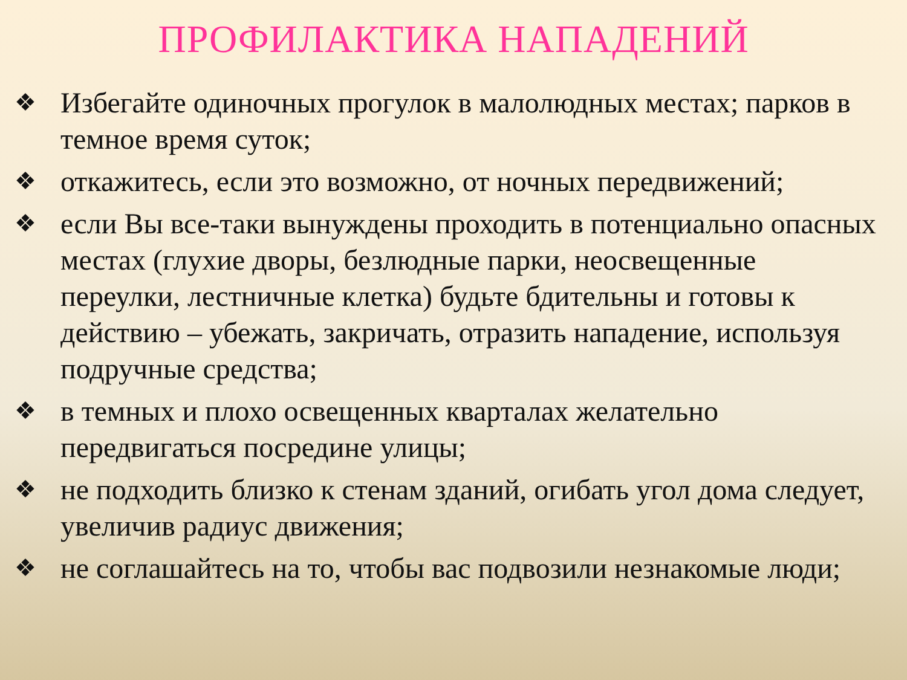ПРОФИЛАКТИКА НАПАДЕНИЙ
❖ Избегайте одиночных прогулок в малолюдных местах; парков в темное время суток;
❖ откажитесь, если это возможно, от ночных передвижений;
❖ если Вы все-таки вынуждены проходить в потенциально опасных местах (глухие дворы, безлюдные парки, неосвещенные переулки, лестничные клетка) будьте бдительны и готовы к действию – убежать, закричать, отразить нападение, используя подручные средства;
❖ в темных и плохо освещенных кварталах желательно передвигаться посредине улицы;
❖ не подходить близко к стенам зданий, огибать угол дома следует, увеличив радиус движения;
❖ не соглашайтесь на то, чтобы вас подвозили незнакомые люди;